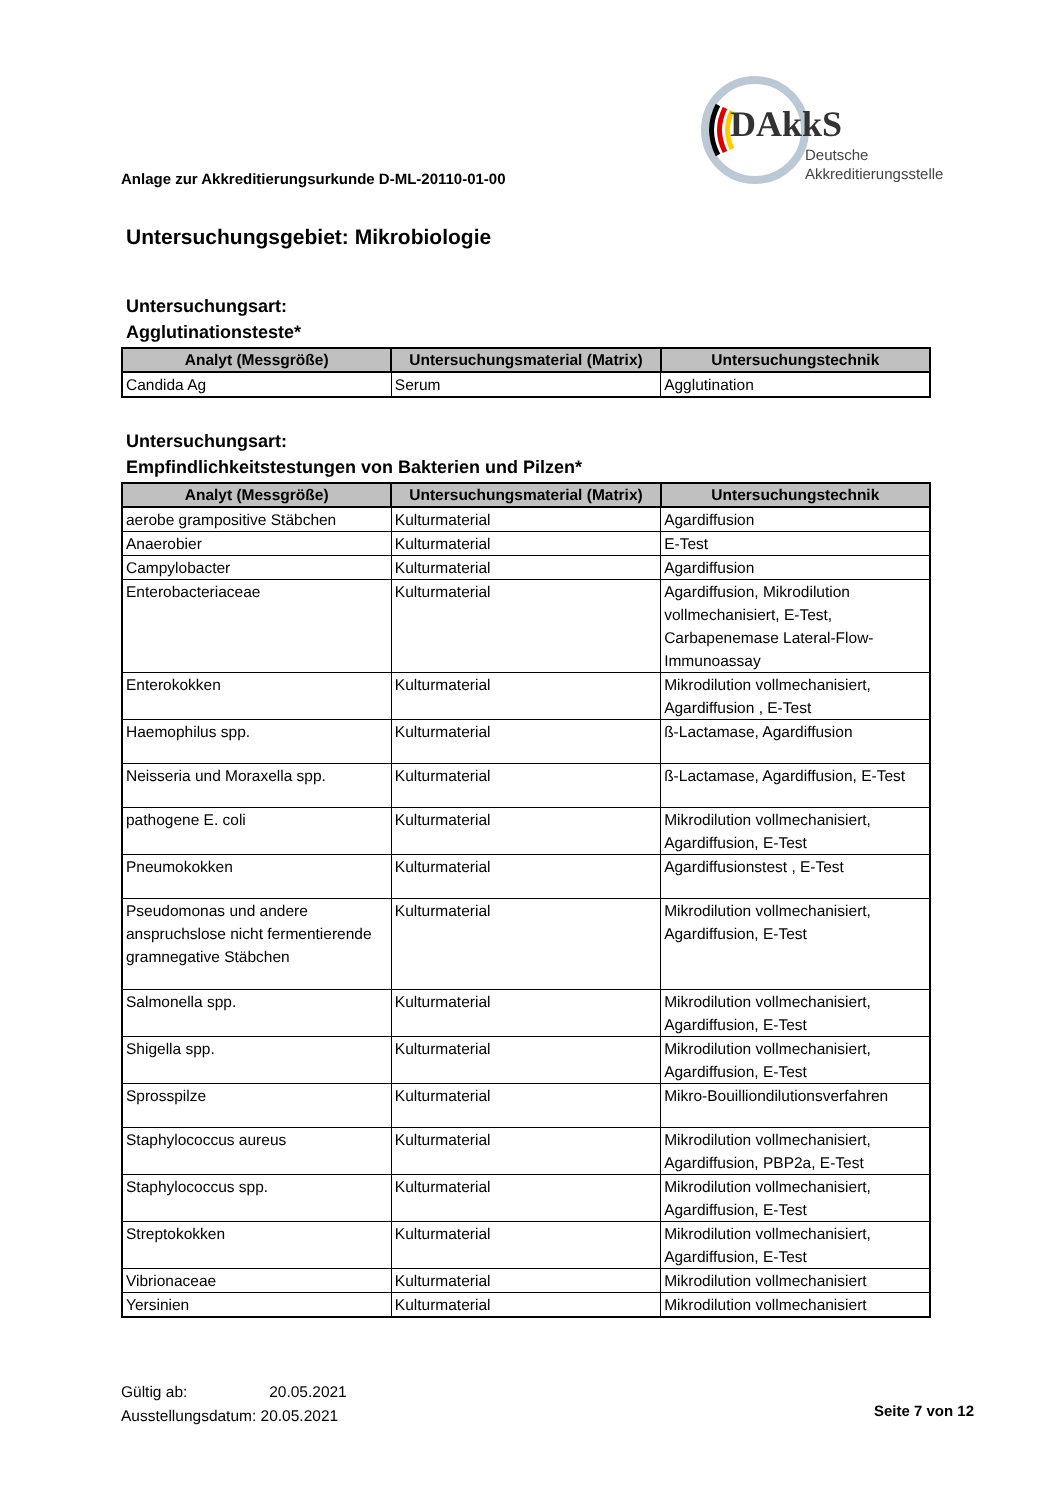DAkkS
Deutsche
Akkreditierungsstelle
Anlage zur Akkreditierungsurkunde D-ML-20110-01-00
Untersuchungsgebiet: Mikrobiologie
Untersuchungsart:
Agglutinationsteste*
| Analyt (Messgröße) | Untersuchungsmaterial (Matrix) | Untersuchungstechnik |
| --- | --- | --- |
| Candida Ag | Serum | Agglutination |
Untersuchungsart:
Empfindlichkeitstestungen von Bakterien und Pilzen*
| Analyt (Messgröße) | Untersuchungsmaterial (Matrix) | Untersuchungstechnik |
| --- | --- | --- |
| aerobe grampositive Stäbchen | Kulturmaterial | Agardiffusion |
| Anaerobier | Kulturmaterial | E-Test |
| Campylobacter | Kulturmaterial | Agardiffusion |
| Enterobacteriaceae | Kulturmaterial | Agardiffusion, Mikrodilution vollmechanisiert, E-Test, Carbapenemase Lateral-Flow-Immunoassay |
| Enterokokken | Kulturmaterial | Mikrodilution vollmechanisiert, Agardiffusion , E-Test |
| Haemophilus spp. | Kulturmaterial | ß-Lactamase, Agardiffusion |
| Neisseria und Moraxella spp. | Kulturmaterial | ß-Lactamase, Agardiffusion, E-Test |
| pathogene E. coli | Kulturmaterial | Mikrodilution vollmechanisiert, Agardiffusion, E-Test |
| Pneumokokken | Kulturmaterial | Agardiffusionstest , E-Test |
| Pseudomonas und andere anspruchslose nicht fermentierende gramnegative Stäbchen | Kulturmaterial | Mikrodilution vollmechanisiert, Agardiffusion, E-Test |
| Salmonella spp. | Kulturmaterial | Mikrodilution vollmechanisiert, Agardiffusion, E-Test |
| Shigella spp. | Kulturmaterial | Mikrodilution vollmechanisiert, Agardiffusion, E-Test |
| Sprosspilze | Kulturmaterial | Mikro-Bouilliondilutionsverfahren |
| Staphylococcus aureus | Kulturmaterial | Mikrodilution vollmechanisiert, Agardiffusion, PBP2a, E-Test |
| Staphylococcus spp. | Kulturmaterial | Mikrodilution vollmechanisiert, Agardiffusion, E-Test |
| Streptokokken | Kulturmaterial | Mikrodilution vollmechanisiert, Agardiffusion, E-Test |
| Vibrionaceae | Kulturmaterial | Mikrodilution vollmechanisiert |
| Yersinien | Kulturmaterial | Mikrodilution vollmechanisiert |
Gültig ab: 20.05.2021
Ausstellungsdatum: 20.05.2021
Seite 7 von 12